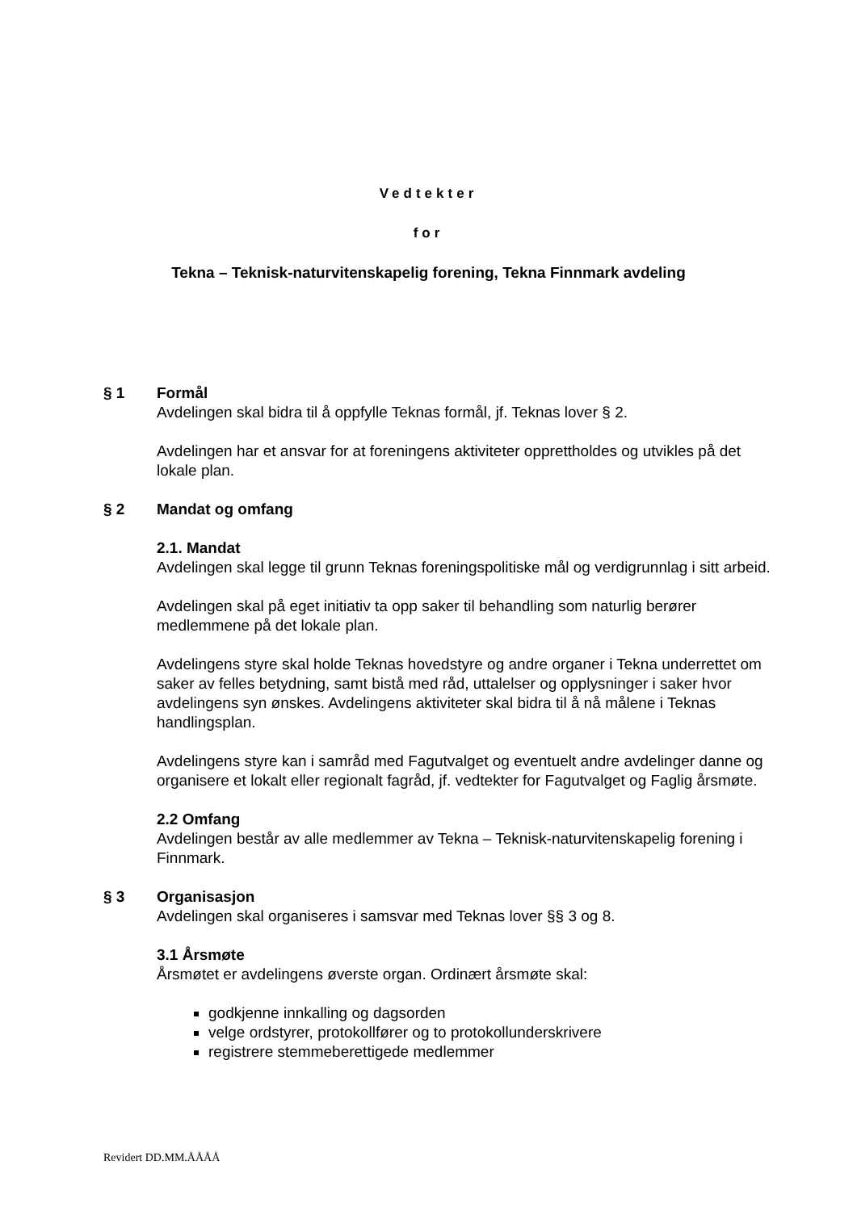Vedtekter
for
Tekna – Teknisk-naturvitenskapelig forening, Tekna Finnmark avdeling
§ 1 Formål
Avdelingen skal bidra til å oppfylle Teknas formål, jf. Teknas lover § 2.
Avdelingen har et ansvar for at foreningens aktiviteter opprettholdes og utvikles på det lokale plan.
§ 2 Mandat og omfang
2.1. Mandat
Avdelingen skal legge til grunn Teknas foreningspolitiske mål og verdigrunnlag i sitt arbeid.
Avdelingen skal på eget initiativ ta opp saker til behandling som naturlig berører medlemmene på det lokale plan.
Avdelingens styre skal holde Teknas hovedstyre og andre organer i Tekna underrettet om saker av felles betydning, samt bistå med råd, uttalelser og opplysninger i saker hvor avdelingens syn ønskes. Avdelingens aktiviteter skal bidra til å nå målene i Teknas handlingsplan.
Avdelingens styre kan i samråd med Fagutvalget og eventuelt andre avdelinger danne og organisere et lokalt eller regionalt fagråd, jf. vedtekter for Fagutvalget og Faglig årsmøte.
2.2 Omfang
Avdelingen består av alle medlemmer av Tekna – Teknisk-naturvitenskapelig forening i Finnmark.
§ 3 Organisasjon
Avdelingen skal organiseres i samsvar med Teknas lover §§ 3 og 8.
3.1 Årsmøte
Årsmøtet er avdelingens øverste organ. Ordinært årsmøte skal:
godkjenne innkalling og dagsorden
velge ordstyrer, protokollfører og to protokollunderskrivere
registrere stemmeberettigede medlemmer
Revidert DD.MM.ÅÅÅÅ